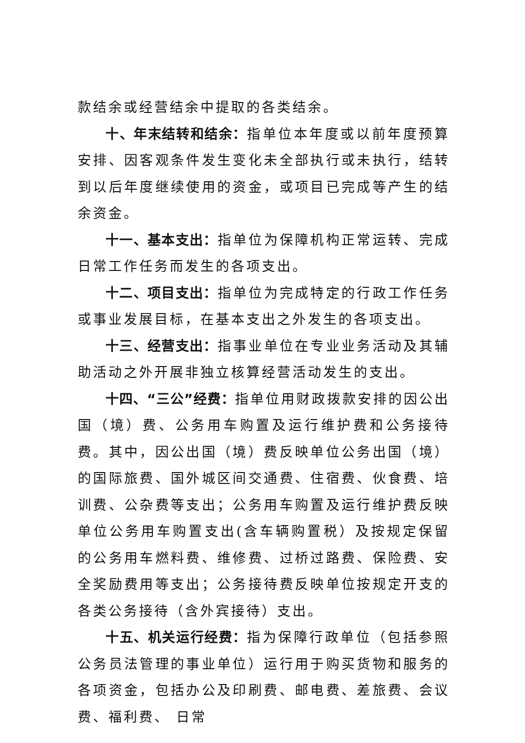款结余或经营结余中提取的各类结余。
十、年末结转和结余：指单位本年度或以前年度预算安排、因客观条件发生变化未全部执行或未执行，结转到以后年度继续使用的资金，或项目已完成等产生的结余资金。
十一、基本支出：指单位为保障机构正常运转、完成日常工作任务而发生的各项支出。
十二、项目支出：指单位为完成特定的行政工作任务或事业发展目标，在基本支出之外发生的各项支出。
十三、经营支出：指事业单位在专业业务活动及其辅助活动之外开展非独立核算经营活动发生的支出。
十四、“三公”经费：指单位用财政拨款安排的因公出国（境）费、公务用车购置及运行维护费和公务接待费。其中，因公出国（境）费反映单位公务出国（境）的国际旅费、国外城区间交通费、住宿费、伙食费、培训费、公杂费等支出；公务用车购置及运行维护费反映单位公务用车购置支出(含车辆购置税）及按规定保留的公务用车燃料费、维修费、过桥过路费、保险费、安全奖励费用等支出；公务接待费反映单位按规定开支的各类公务接待（含外宾接待）支出。
十五、机关运行经费：指为保障行政单位（包括参照公务员法管理的事业单位）运行用于购买货物和服务的各项资金，包括办公及印刷费、邮电费、差旅费、会议费、福利费、 日常